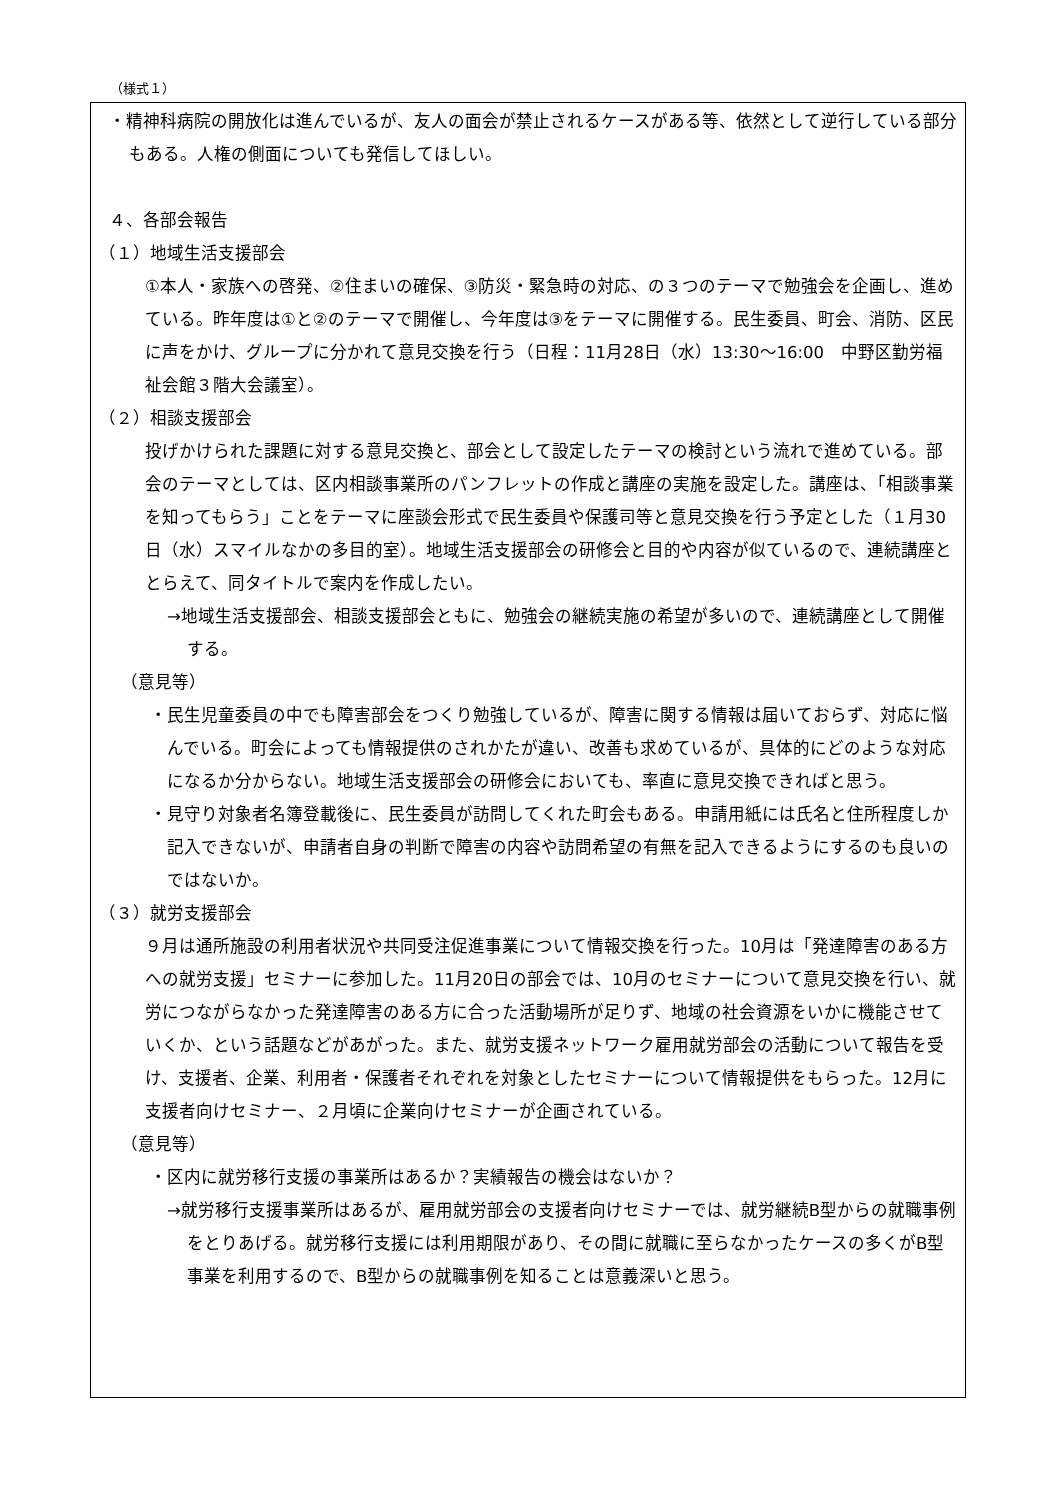（様式１）
・精神科病院の開放化は進んでいるが、友人の面会が禁止されるケースがある等、依然として逆行している部分もある。人権の側面についても発信してほしい。
４、各部会報告
（１）地域生活支援部会
①本人・家族への啓発、②住まいの確保、③防災・緊急時の対応、の３つのテーマで勉強会を企画し、進めている。昨年度は①と②のテーマで開催し、今年度は③をテーマに開催する。民生委員、町会、消防、区民に声をかけ、グループに分かれて意見交換を行う（日程：11月28日（水）13:30～16:00　中野区勤労福祉会館３階大会議室）。
（２）相談支援部会
投げかけられた課題に対する意見交換と、部会として設定したテーマの検討という流れで進めている。部会のテーマとしては、区内相談事業所のパンフレットの作成と講座の実施を設定した。講座は、「相談事業を知ってもらう」ことをテーマに座談会形式で民生委員や保護司等と意見交換を行う予定とした（１月30日（水）スマイルなかの多目的室）。地域生活支援部会の研修会と目的や内容が似ているので、連続講座ととらえて、同タイトルで案内を作成したい。
→地域生活支援部会、相談支援部会ともに、勉強会の継続実施の希望が多いので、連続講座として開催する。
（意見等）
・民生児童委員の中でも障害部会をつくり勉強しているが、障害に関する情報は届いておらず、対応に悩んでいる。町会によっても情報提供のされかたが違い、改善も求めているが、具体的にどのような対応になるか分からない。地域生活支援部会の研修会においても、率直に意見交換できればと思う。
・見守り対象者名簿登載後に、民生委員が訪問してくれた町会もある。申請用紙には氏名と住所程度しか記入できないが、申請者自身の判断で障害の内容や訪問希望の有無を記入できるようにするのも良いのではないか。
（３）就労支援部会
９月は通所施設の利用者状況や共同受注促進事業について情報交換を行った。10月は「発達障害のある方への就労支援」セミナーに参加した。11月20日の部会では、10月のセミナーについて意見交換を行い、就労につながらなかった発達障害のある方に合った活動場所が足りず、地域の社会資源をいかに機能させていくか、という話題などがあがった。また、就労支援ネットワーク雇用就労部会の活動について報告を受け、支援者、企業、利用者・保護者それぞれを対象としたセミナーについて情報提供をもらった。12月に支援者向けセミナー、２月頃に企業向けセミナーが企画されている。
（意見等）
・区内に就労移行支援の事業所はあるか？実績報告の機会はないか？
→就労移行支援事業所はあるが、雇用就労部会の支援者向けセミナーでは、就労継続B型からの就職事例をとりあげる。就労移行支援には利用期限があり、その間に就職に至らなかったケースの多くがB型事業を利用するので、B型からの就職事例を知ることは意義深いと思う。